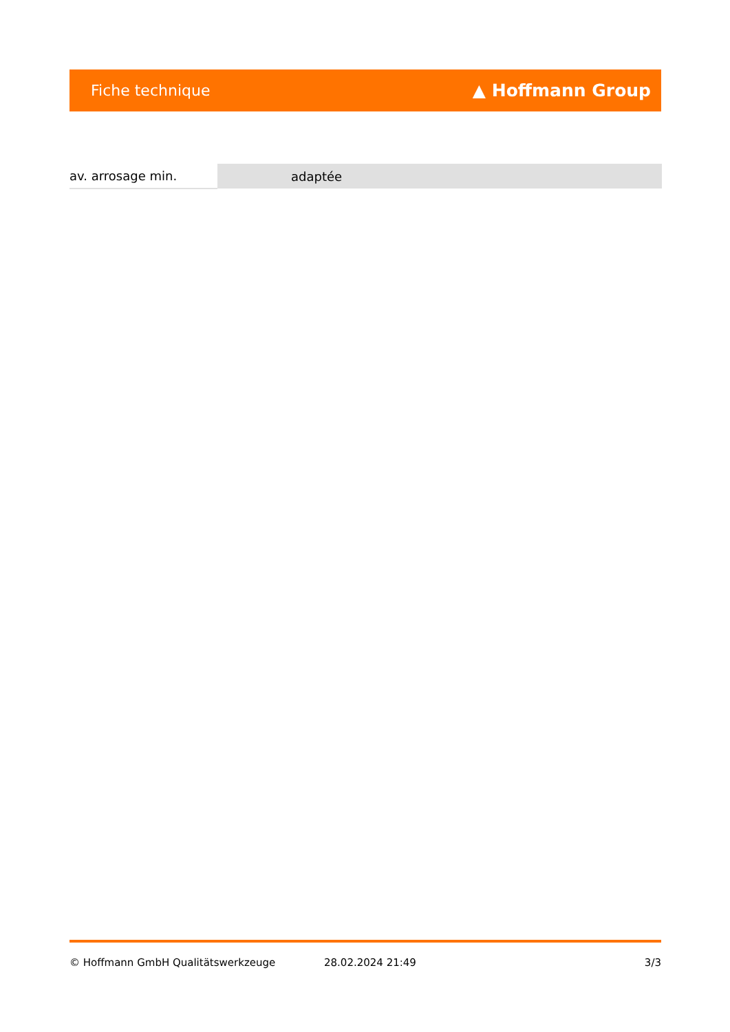Fiche technique ▲ Hoffmann Group
| av. arrosage min. | adaptée |
© Hoffmann GmbH Qualitätswerkzeuge 28.02.2024 21:49 3/3